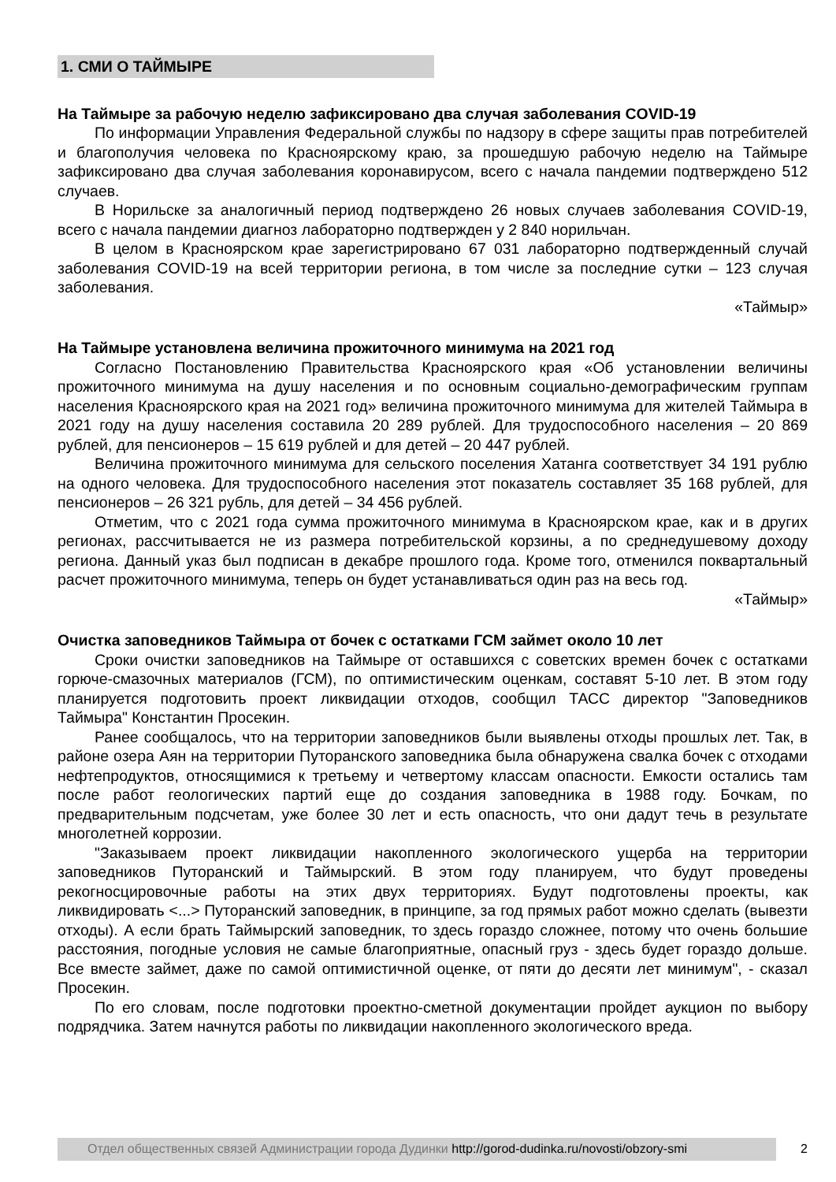1. СМИ О ТАЙМЫРЕ
На Таймыре за рабочую неделю зафиксировано два случая заболевания COVID-19
По информации Управления Федеральной службы по надзору в сфере защиты прав потребителей и благополучия человека по Красноярскому краю, за прошедшую рабочую неделю на Таймыре зафиксировано два случая заболевания коронавирусом, всего с начала пандемии подтверждено 512 случаев.
В Норильске за аналогичный период подтверждено 26 новых случаев заболевания COVID-19, всего с начала пандемии диагноз лабораторно подтвержден у 2 840 норильчан.
В целом в Красноярском крае зарегистрировано 67 031 лабораторно подтвержденный случай заболевания COVID-19 на всей территории региона, в том числе за последние сутки – 123 случая заболевания.
«Таймыр»
На Таймыре установлена величина прожиточного минимума на 2021 год
Согласно Постановлению Правительства Красноярского края «Об установлении величины прожиточного минимума на душу населения и по основным социально-демографическим группам населения Красноярского края на 2021 год» величина прожиточного минимума для жителей Таймыра в 2021 году на душу населения составила 20 289 рублей. Для трудоспособного населения – 20 869 рублей, для пенсионеров – 15 619 рублей и для детей – 20 447 рублей.
Величина прожиточного минимума для сельского поселения Хатанга соответствует 34 191 рублю на одного человека. Для трудоспособного населения этот показатель составляет 35 168 рублей, для пенсионеров – 26 321 рубль, для детей – 34 456 рублей.
Отметим, что с 2021 года сумма прожиточного минимума в Красноярском крае, как и в других регионах, рассчитывается не из размера потребительской корзины, а по среднедушевому доходу региона. Данный указ был подписан в декабре прошлого года. Кроме того, отменился поквартальный расчет прожиточного минимума, теперь он будет устанавливаться один раз на весь год.
«Таймыр»
Очистка заповедников Таймыра от бочек с остатками ГСМ займет около 10 лет
Сроки очистки заповедников на Таймыре от оставшихся с советских времен бочек с остатками горюче-смазочных материалов (ГСМ), по оптимистическим оценкам, составят 5-10 лет. В этом году планируется подготовить проект ликвидации отходов, сообщил ТАСС директор "Заповедников Таймыра" Константин Просекин.
Ранее сообщалось, что на территории заповедников были выявлены отходы прошлых лет. Так, в районе озера Аян на территории Путоранского заповедника была обнаружена свалка бочек с отходами нефтепродуктов, относящимися к третьему и четвертому классам опасности. Емкости остались там после работ геологических партий еще до создания заповедника в 1988 году. Бочкам, по предварительным подсчетам, уже более 30 лет и есть опасность, что они дадут течь в результате многолетней коррозии.
"Заказываем проект ликвидации накопленного экологического ущерба на территории заповедников Путоранский и Таймырский. В этом году планируем, что будут проведены рекогносцировочные работы на этих двух территориях. Будут подготовлены проекты, как ликвидировать <...> Путоранский заповедник, в принципе, за год прямых работ можно сделать (вывезти отходы). А если брать Таймырский заповедник, то здесь гораздо сложнее, потому что очень большие расстояния, погодные условия не самые благоприятные, опасный груз - здесь будет гораздо дольше. Все вместе займет, даже по самой оптимистичной оценке, от пяти до десяти лет минимум", - сказал Просекин.
По его словам, после подготовки проектно-сметной документации пройдет аукцион по выбору подрядчика. Затем начнутся работы по ликвидации накопленного экологического вреда.
Отдел общественных связей Администрации города Дудинки http://gorod-dudinka.ru/novosti/obzory-smi
2